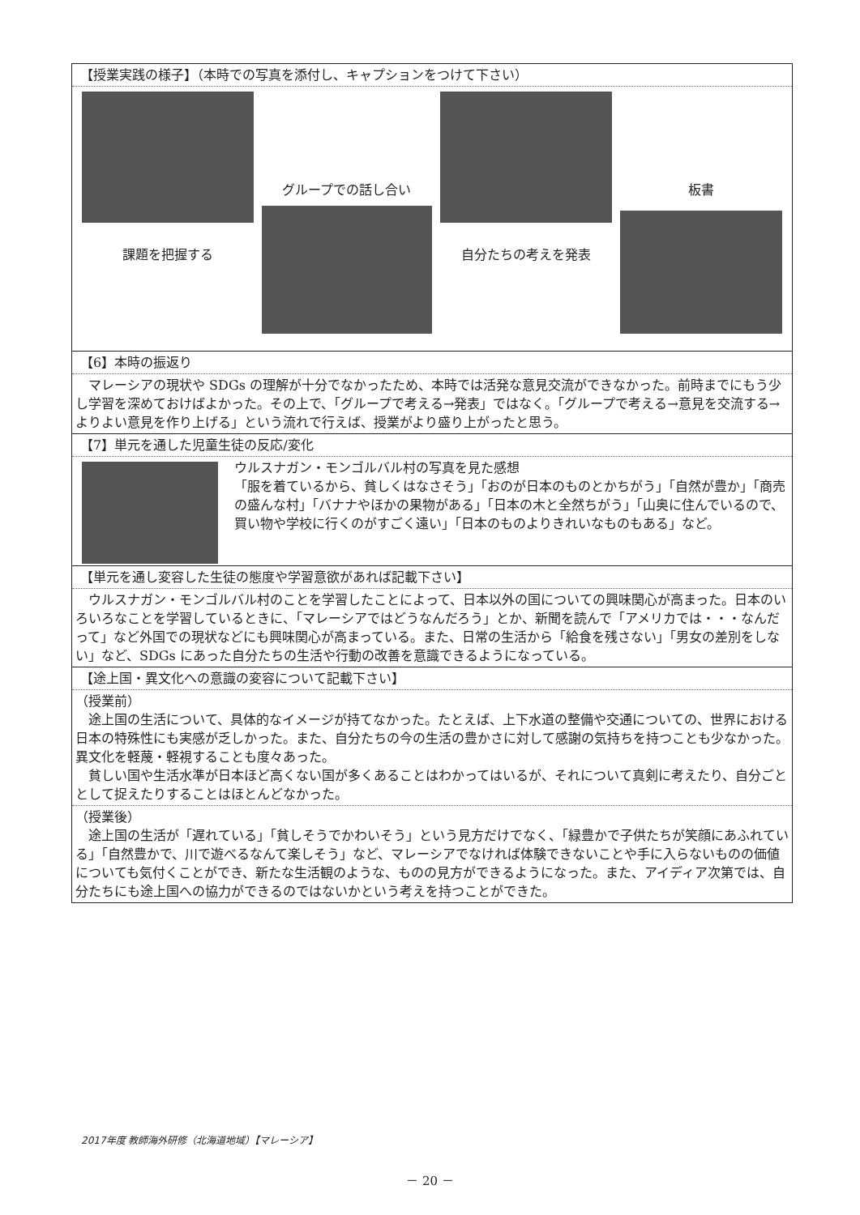【授業実践の様子】（本時での写真を添付し、キャプションをつけて下さい）
課題を把握する
グループでの話し合い
自分たちの考えを発表
板書
【6】本時の振返り
　マレーシアの現状や SDGs の理解が十分でなかったため、本時では活発な意見交流ができなかった。前時までにもう少し学習を深めておけばよかった。その上で、「グループで考える→発表」ではなく。「グループで考える→意見を交流する→よりよい意見を作り上げる」という流れで行えば、授業がより盛り上がったと思う。
【7】単元を通した児童生徒の反応/変化
ウルスナガン・モンゴルバル村の写真を見た感想
「服を着ているから、貧しくはなさそう」「おのが日本のものとかちがう」「自然が豊か」「商売の盛んな村」「バナナやほかの果物がある」「日本の木と全然ちがう」「山奥に住んでいるので、買い物や学校に行くのがすごく遠い」「日本のものよりきれいなものもある」など。
【単元を通し変容した生徒の態度や学習意欲があれば記載下さい】
　ウルスナガン・モンゴルバル村のことを学習したことによって、日本以外の国についての興味関心が高まった。日本のいろいろなことを学習しているときに、「マレーシアではどうなんだろう」とか、新聞を読んで「アメリカでは・・・なんだって」など外国での現状などにも興味関心が高まっている。また、日常の生活から「給食を残さない」「男女の差別をしない」など、SDGs にあった自分たちの生活や行動の改善を意識できるようになっている。
【途上国・異文化への意識の変容について記載下さい】
（授業前）
　途上国の生活について、具体的なイメージが持てなかった。たとえば、上下水道の整備や交通についての、世界における日本の特殊性にも実感が乏しかった。また、自分たちの今の生活の豊かさに対して感謝の気持ちを持つことも少なかった。異文化を軽蔑・軽視することも度々あった。
　貧しい国や生活水準が日本ほど高くない国が多くあることはわかってはいるが、それについて真剣に考えたり、自分ごととして捉えたりすることはほとんどなかった。
（授業後）
　途上国の生活が「遅れている」「貧しそうでかわいそう」という見方だけでなく、「緑豊かで子供たちが笑顔にあふれている」「自然豊かで、川で遊べるなんて楽しそう」など、マレーシアでなければ体験できないことや手に入らないものの価値についても気付くことができ、新たな生活観のような、ものの見方ができるようになった。また、アイディア次第では、自分たちにも途上国への協力ができるのではないかという考えを持つことができた。
2017年度 教師海外研修（北海道地域）【マレーシア】
－ 20 －